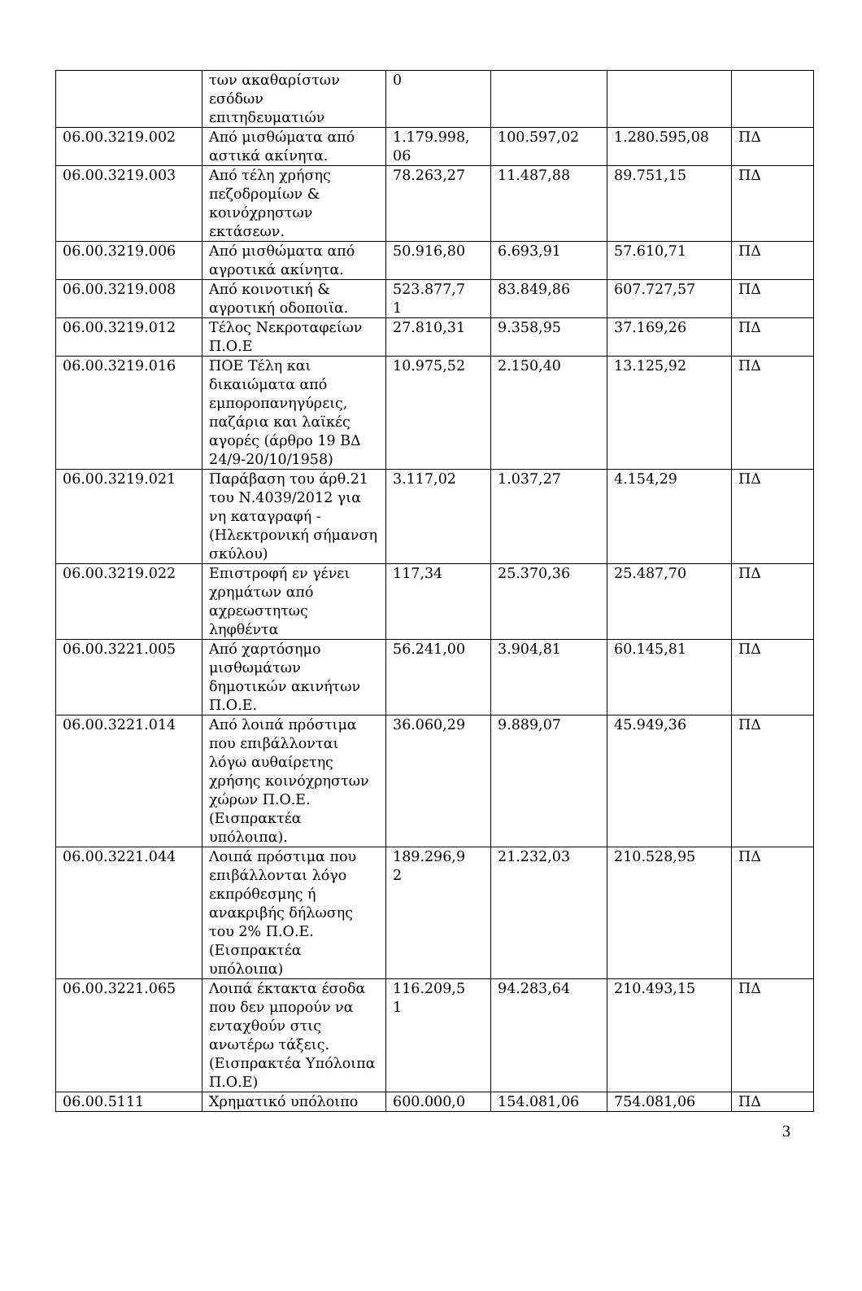| | των ακαθαρίστων εσόδων επιτηδευματιών | 0 | | | |
| 06.00.3219.002 | Από μισθώματα από αστικά ακίνητα. | 1.179.998, 06 | 100.597,02 | 1.280.595,08 | ΠΔ |
| 06.00.3219.003 | Από τέλη χρήσης πεζοδρομίων & κοινόχρηστων εκτάσεων. | 78.263,27 | 11.487,88 | 89.751,15 | ΠΔ |
| 06.00.3219.006 | Από μισθώματα από αγροτικά ακίνητα. | 50.916,80 | 6.693,91 | 57.610,71 | ΠΔ |
| 06.00.3219.008 | Από κοινοτική & αγροτική οδοποιϊα. | 523.877,7 1 | 83.849,86 | 607.727,57 | ΠΔ |
| 06.00.3219.012 | Τέλος Νεκροταφείων Π.Ο.Ε | 27.810,31 | 9.358,95 | 37.169,26 | ΠΔ |
| 06.00.3219.016 | ΠΟΕ Τέλη και δικαιώματα από εμποροπανηγύρεις, παζάρια και λαϊκές αγορές (άρθρο 19 ΒΔ 24/9-20/10/1958) | 10.975,52 | 2.150,40 | 13.125,92 | ΠΔ |
| 06.00.3219.021 | Παράβαση του άρθ.21 του Ν.4039/2012 για νη καταγραφή - (Ηλεκτρονική σήμανση σκύλου) | 3.117,02 | 1.037,27 | 4.154,29 | ΠΔ |
| 06.00.3219.022 | Επιστροφή εν γένει χρημάτων από αχρεωστητως ληφθέντα | 117,34 | 25.370,36 | 25.487,70 | ΠΔ |
| 06.00.3221.005 | Από χαρτόσημο μισθωμάτων δημοτικών ακινήτων Π.Ο.Ε. | 56.241,00 | 3.904,81 | 60.145,81 | ΠΔ |
| 06.00.3221.014 | Από λοιπά πρόστιμα που επιβάλλονται λόγω αυθαίρετης χρήσης κοινόχρηστων χώρων Π.Ο.Ε. (Εισπρακτέα υπόλοιπα). | 36.060,29 | 9.889,07 | 45.949,36 | ΠΔ |
| 06.00.3221.044 | Λοιπά πρόστιμα που επιβάλλονται λόγο εκπρόθεσμης ή ανακριβής δήλωσης του 2% Π.Ο.Ε. (Εισπρακτέα υπόλοιπα) | 189.296,9 2 | 21.232,03 | 210.528,95 | ΠΔ |
| 06.00.3221.065 | Λοιπά έκτακτα έσοδα που δεν μπορούν να ενταχθούν στις ανωτέρω τάξεις. (Εισπρακτέα Υπόλοιπα Π.Ο.Ε) | 116.209,5 1 | 94.283,64 | 210.493,15 | ΠΔ |
| 06.00.5111 | Χρηματικό υπόλοιπο | 600.000,0 | 154.081,06 | 754.081,06 | ΠΔ |
3